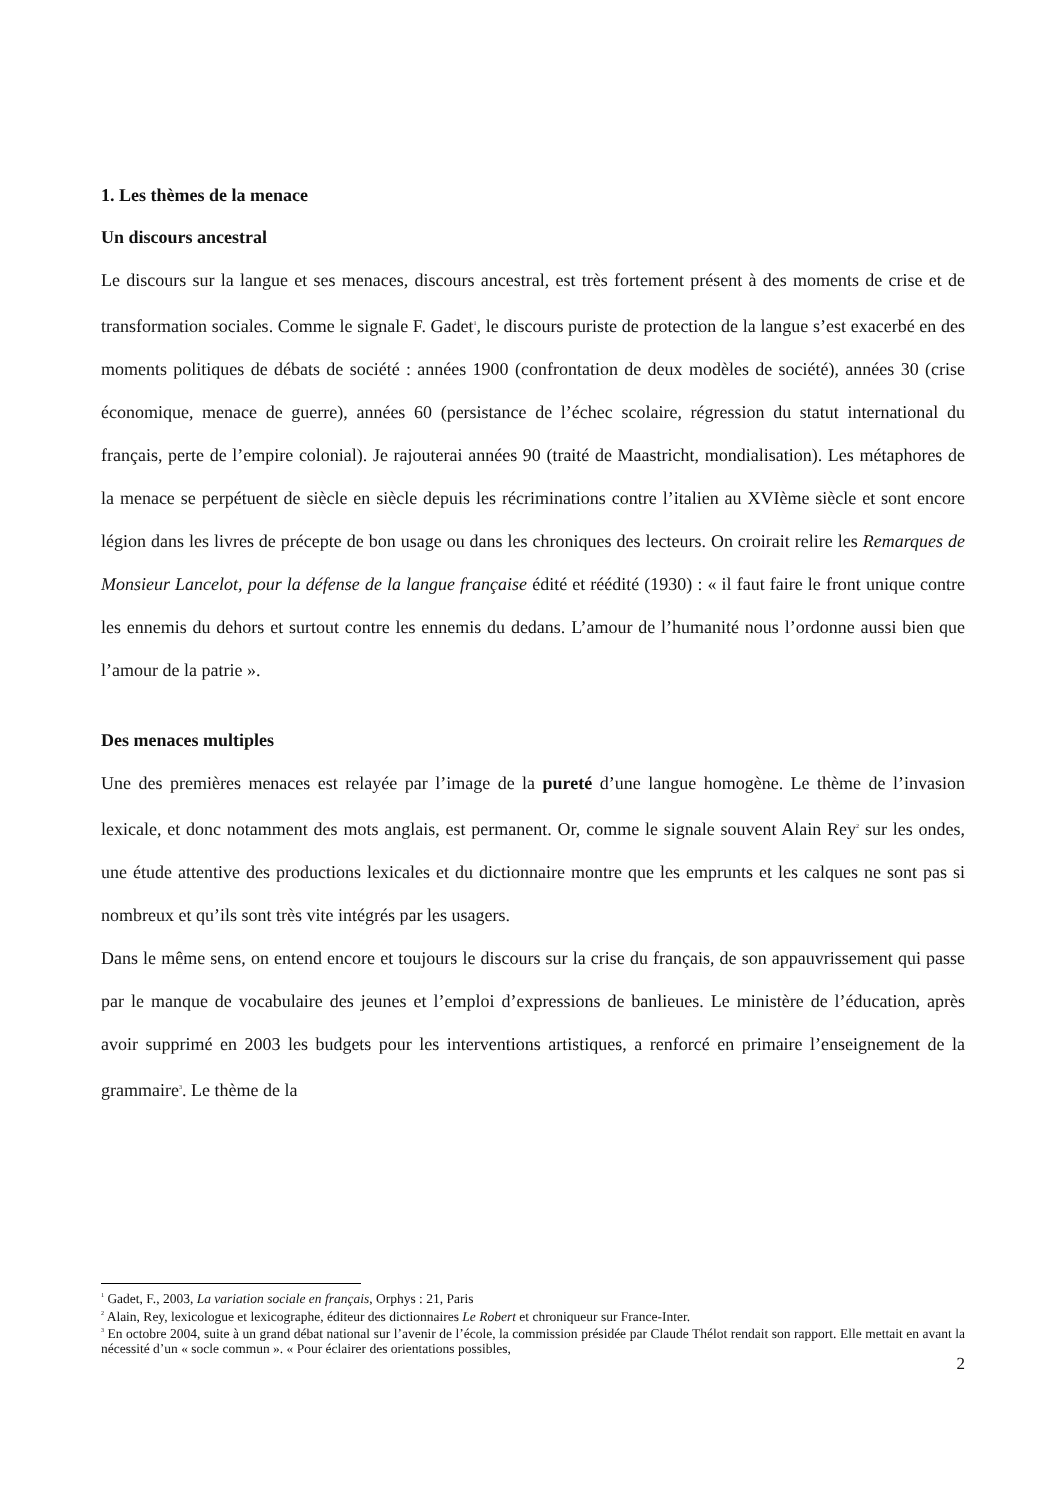1. Les thèmes de la menace
Un discours ancestral
Le discours sur la langue et ses menaces, discours ancestral, est très fortement présent à des moments de crise et de transformation sociales. Comme le signale F. Gadet<sup>1</sup>, le discours puriste de protection de la langue s’est exacerbé en des moments politiques de débats de société : années 1900 (confrontation de deux modèles de société), années 30 (crise économique, menace de guerre), années 60 (persistance de l’échec scolaire, régression du statut international du français, perte de l’empire colonial). Je rajouterai années 90 (traité de Maastricht, mondialisation). Les métaphores de la menace se perpétuent de siècle en siècle depuis les récriminations contre l’italien au XVIème siècle et sont encore légion dans les livres de précepte de bon usage ou dans les chroniques des lecteurs. On croirait relire les Remarques de Monsieur Lancelot, pour la défense de la langue française édité et réédité (1930) : « il faut faire le front unique contre les ennemis du dehors et surtout contre les ennemis du dedans. L’amour de l’humanité nous l’ordonne aussi bien que l’amour de la patrie ».
Des menaces multiples
Une des premières menaces est relayée par l’image de la pureté d’une langue homogène. Le thème de l’invasion lexicale, et donc notamment des mots anglais, est permanent. Or, comme le signale souvent Alain Rey<sup>2</sup> sur les ondes, une étude attentive des productions lexicales et du dictionnaire montre que les emprunts et les calques ne sont pas si nombreux et qu’ils sont très vite intégrés par les usagers.
Dans le même sens, on entend encore et toujours le discours sur la crise du français, de son appauvrissement qui passe par le manque de vocabulaire des jeunes et l’emploi d’expressions de banlieues. Le ministère de l’éducation, après avoir supprimé en 2003 les budgets pour les interventions artistiques, a renforcé en primaire l’enseignement de la grammaire<sup>3</sup>. Le thème de la
<sup>1</sup> Gadet, F., 2003, La variation sociale en français, Orphys : 21, Paris
<sup>2</sup> Alain, Rey, lexicologue et lexicographe, éditeur des dictionnaires Le Robert et chroniqueur sur France-Inter.
<sup>3</sup> En octobre 2004, suite à un grand débat national sur l’avenir de l’école, la commission présidée par Claude Thélot rendait son rapport. Elle mettait en avant la nécessité d’un « socle commun ». « Pour éclairer des orientations possibles,
2